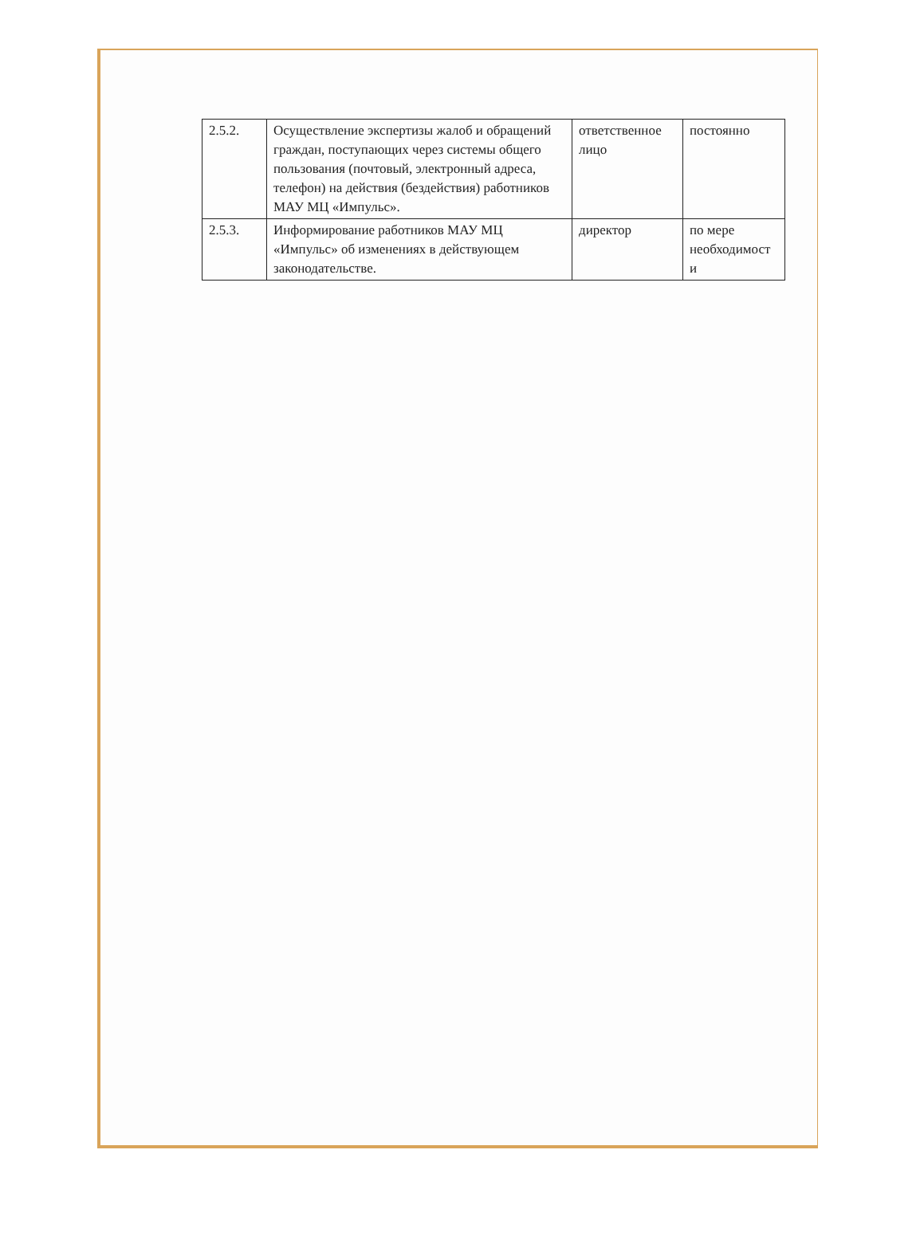| 2.5.2. | Осуществление экспертизы жалоб и обращений граждан, поступающих через системы общего пользования (почтовый, электронный адреса, телефон) на действия (бездействия) работников МАУ МЦ «Импульс». | ответственное лицо | постоянно |
| 2.5.3. | Информирование работников МАУ МЦ «Импульс» об изменениях в действующем законодательстве. | директор | по мере необходимост и |